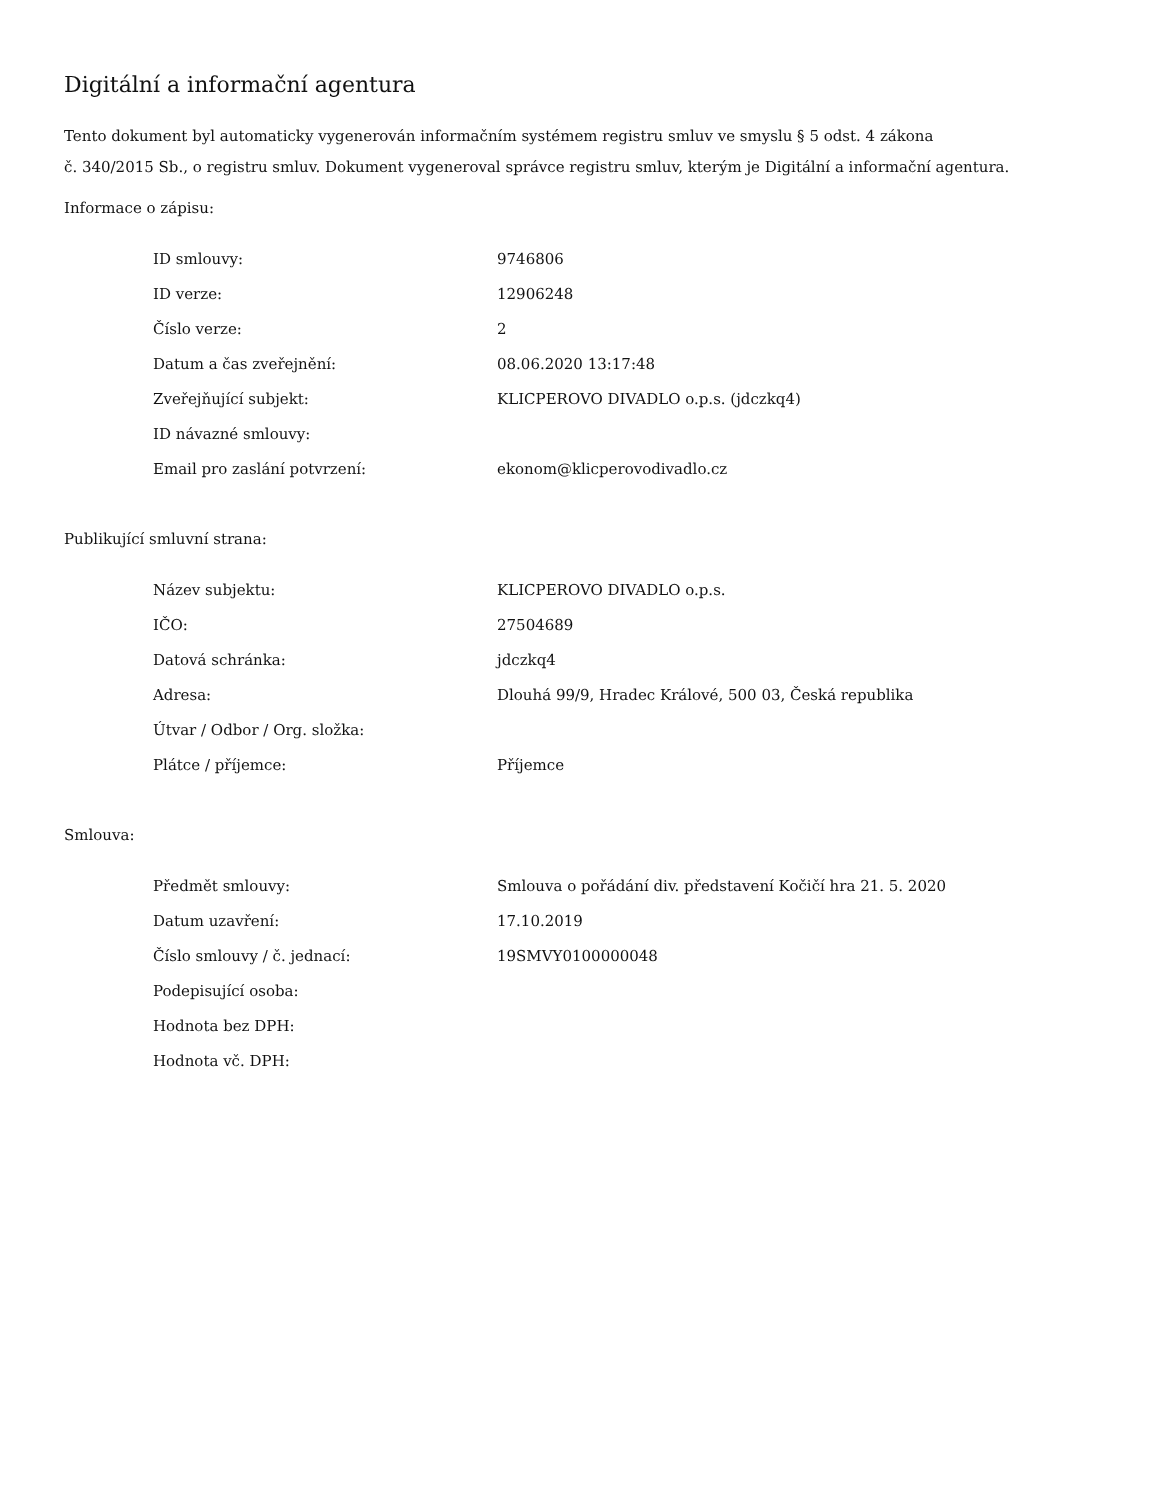Digitální a informační agentura
Tento dokument byl automaticky vygenerován informačním systémem registru smluv ve smyslu § 5 odst. 4 zákona
č. 340/2015 Sb., o registru smluv. Dokument vygeneroval správce registru smluv, kterým je Digitální a informační agentura.
Informace o zápisu:
| ID smlouvy: | 9746806 |
| ID verze: | 12906248 |
| Číslo verze: | 2 |
| Datum a čas zveřejnění: | 08.06.2020 13:17:48 |
| Zveřejňující subjekt: | KLICPEROVO DIVADLO o.p.s. (jdczkq4) |
| ID návazné smlouvy: | |
| Email pro zaslání potvrzení: | ekonom@klicperovodivadlo.cz |
Publikující smluvní strana:
| Název subjektu: | KLICPEROVO DIVADLO o.p.s. |
| IČO: | 27504689 |
| Datová schránka: | jdczkq4 |
| Adresa: | Dlouhá 99/9, Hradec Králové, 500 03, Česká republika |
| Útvar / Odbor / Org. složka: | |
| Plátce / příjemce: | Příjemce |
Smlouva:
| Předmět smlouvy: | Smlouva o pořádání div. představení Kočičí hra 21. 5. 2020 |
| Datum uzavření: | 17.10.2019 |
| Číslo smlouvy / č. jednací: | 19SMVY0100000048 |
| Podepisující osoba: | |
| Hodnota bez DPH: | |
| Hodnota vč. DPH: | |